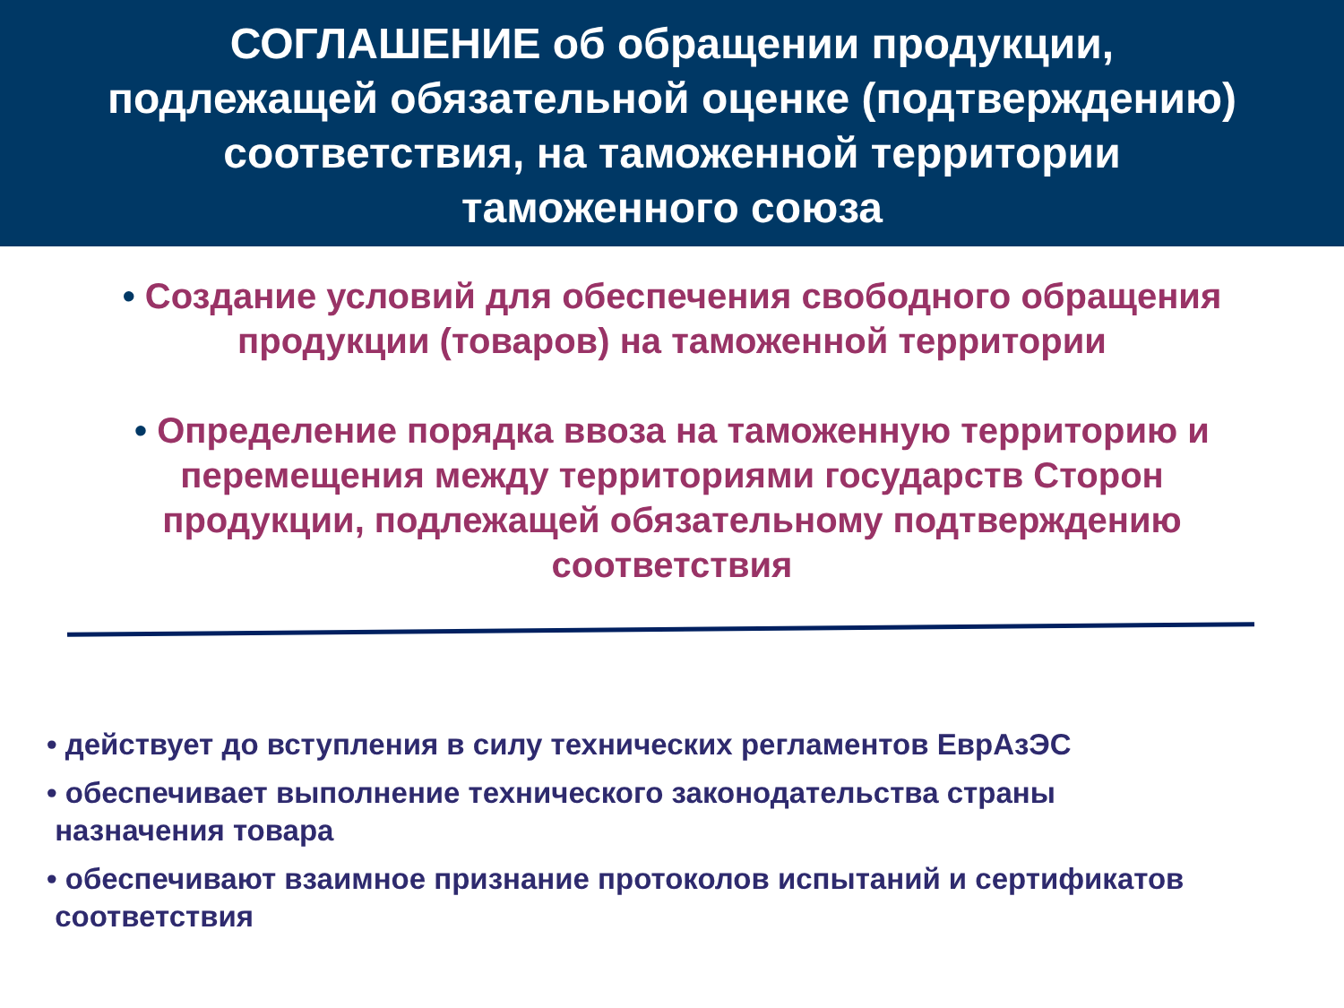СОГЛАШЕНИЕ об обращении продукции,
подлежащей обязательной оценке (подтверждению)
соответствия, на таможенной территории
таможенного союза
• Создание условий для обеспечения свободного обращения продукции (товаров) на таможенной территории
• Определение порядка ввоза на таможенную территорию и перемещения между территориями государств Сторон продукции, подлежащей обязательному подтверждению соответствия
• действует до вступления в силу технических регламентов ЕврАзЭС
• обеспечивает выполнение технического законодательства страны
назначения товара
• обеспечивают взаимное признание протоколов испытаний и сертификатов
соответствия